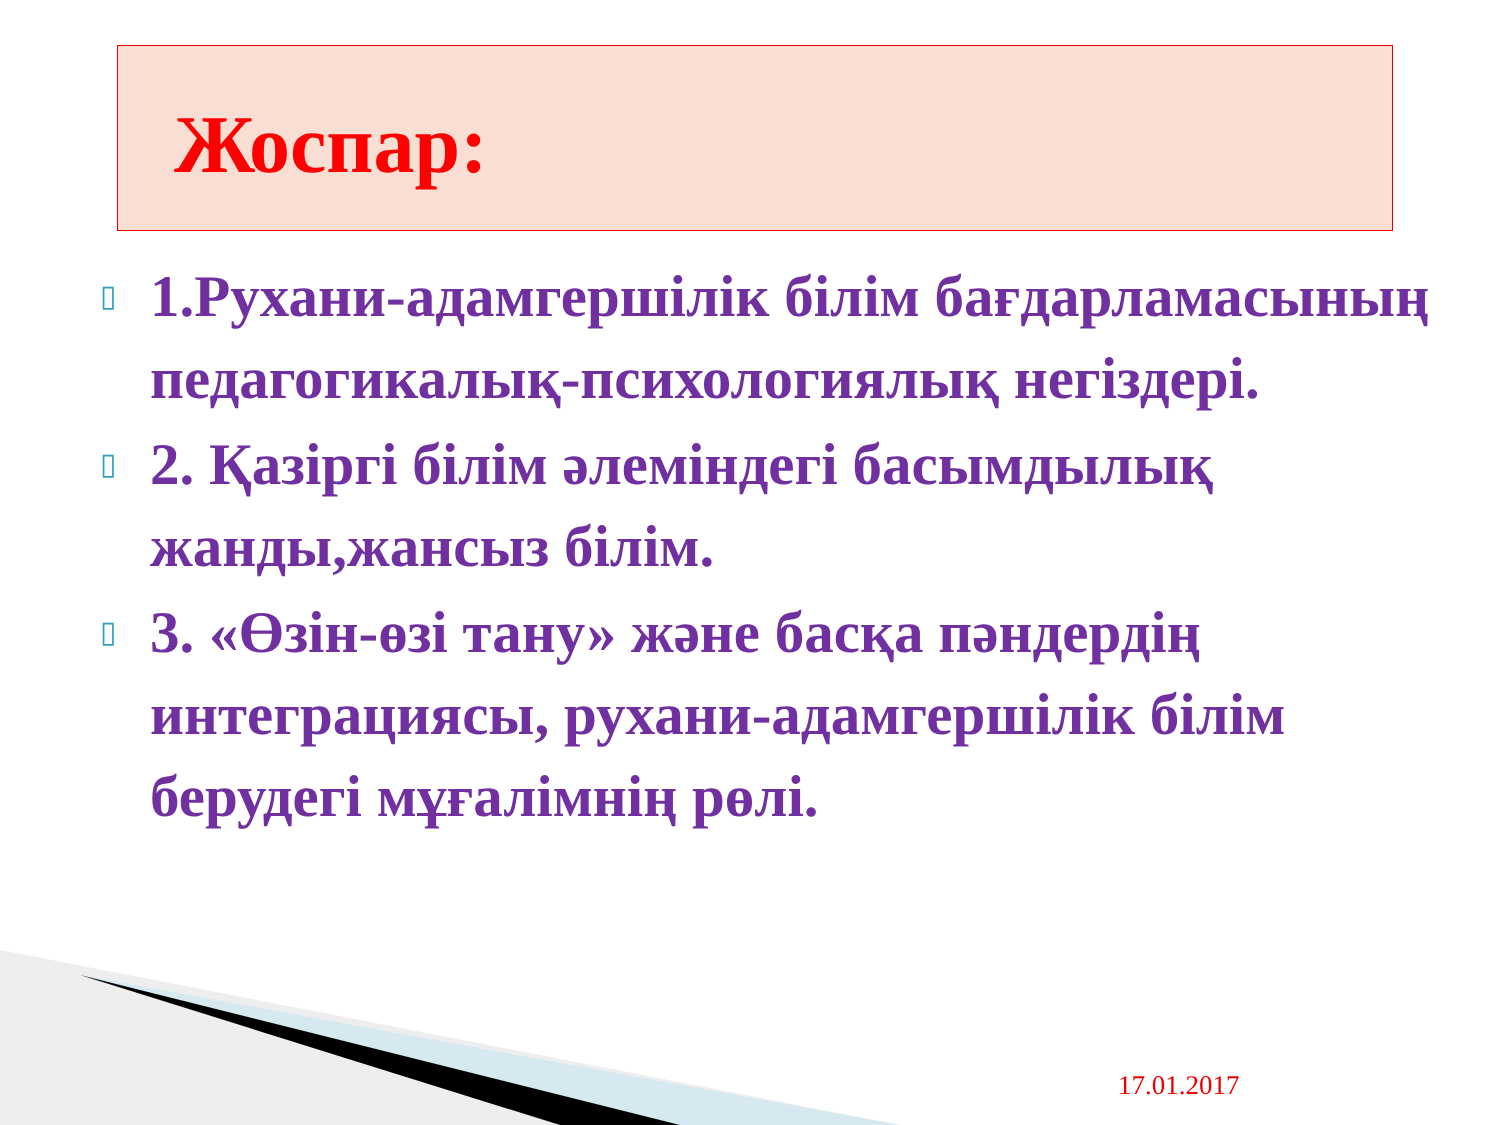Жоспар:
▯ 1.Рухани-адамгершілік білім бағдарламасының педагогикалық-психологиялық негіздері.
▯ 2. Қазіргі білім әлеміндегі басымдылық жанды,жансыз білім.
▯ 3. «Өзін-өзі тану» және басқа пәндердің интеграциясы, рухани-адамгершілік білім берудегі мұғалімнің рөлі.
17.01.2017